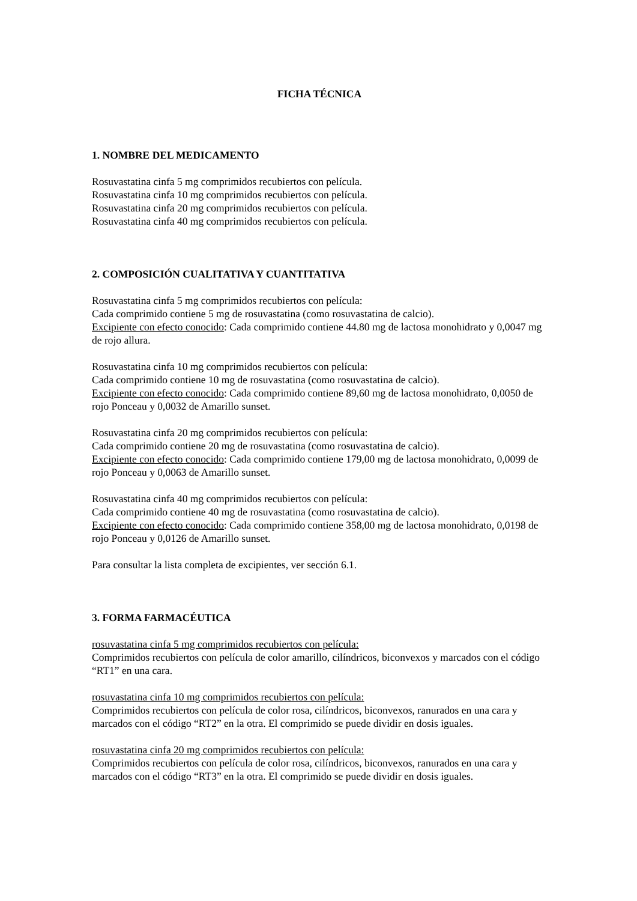FICHA TÉCNICA
1. NOMBRE DEL MEDICAMENTO
Rosuvastatina cinfa 5 mg comprimidos recubiertos con película.
Rosuvastatina cinfa 10 mg comprimidos recubiertos con película.
Rosuvastatina cinfa 20 mg comprimidos recubiertos con película.
Rosuvastatina cinfa 40 mg comprimidos recubiertos con película.
2. COMPOSICIÓN CUALITATIVA Y CUANTITATIVA
Rosuvastatina cinfa 5 mg comprimidos recubiertos con película:
Cada comprimido contiene 5 mg de rosuvastatina (como rosuvastatina de calcio).
Excipiente con efecto conocido: Cada comprimido contiene 44.80 mg de lactosa monohidrato y 0,0047 mg de rojo allura.
Rosuvastatina cinfa 10 mg comprimidos recubiertos con película:
Cada comprimido contiene 10 mg de rosuvastatina (como rosuvastatina de calcio).
Excipiente con efecto conocido: Cada comprimido contiene 89,60 mg de lactosa monohidrato, 0,0050 de rojo Ponceau y 0,0032 de Amarillo sunset.
Rosuvastatina cinfa 20 mg comprimidos recubiertos con película:
Cada comprimido contiene 20 mg de rosuvastatina (como rosuvastatina de calcio).
Excipiente con efecto conocido: Cada comprimido contiene 179,00 mg de lactosa monohidrato, 0,0099 de rojo Ponceau y 0,0063 de Amarillo sunset.
Rosuvastatina cinfa 40 mg comprimidos recubiertos con película:
Cada comprimido contiene 40 mg de rosuvastatina (como rosuvastatina de calcio).
Excipiente con efecto conocido: Cada comprimido contiene 358,00 mg de lactosa monohidrato, 0,0198 de rojo Ponceau y 0,0126 de Amarillo sunset.
Para consultar la lista completa de excipientes, ver sección 6.1.
3. FORMA FARMACÉUTICA
rosuvastatina cinfa 5 mg comprimidos recubiertos con película:
Comprimidos recubiertos con película de color amarillo, cilíndricos, biconvexos y marcados con el código “RT1” en una cara.
rosuvastatina cinfa 10 mg comprimidos recubiertos con película:
Comprimidos recubiertos con película de color rosa, cilíndricos, biconvexos, ranurados en una cara y marcados con el código “RT2” en la otra. El comprimido se puede dividir en dosis iguales.
rosuvastatina cinfa 20 mg comprimidos recubiertos con película:
Comprimidos recubiertos con película de color rosa, cilíndricos, biconvexos, ranurados en una cara y marcados con el código “RT3” en la otra. El comprimido se puede dividir en dosis iguales.